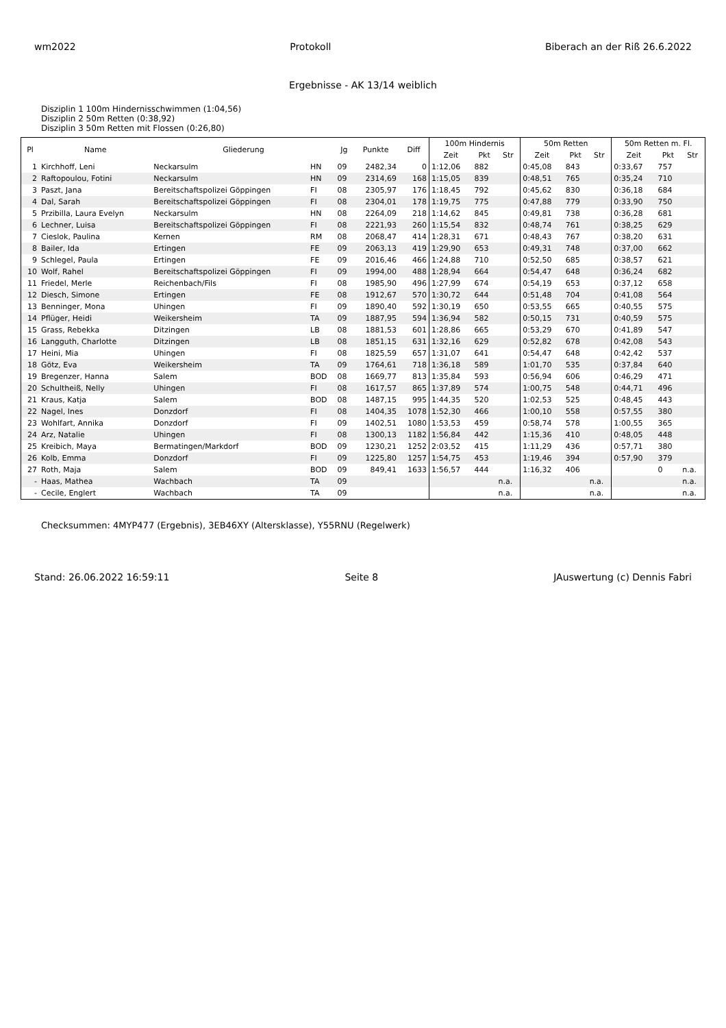wm2022 Protokoll Biberach an der Riß 26.6.2022
Ergebnisse - AK 13/14 weiblich
Disziplin 1 100m Hindernisschwimmen (1:04,56)
Disziplin 2 50m Retten (0:38,92)
Disziplin 3 50m Retten mit Flossen (0:26,80)
| Pl | Name | Gliederung | | Jg | Punkte | Diff | 100m Hindernis | | | 50m Retten | | | 50m Retten m. Fl. | | |
| --- | --- | --- | --- | --- | --- | --- | --- | --- | --- | --- | --- | --- | --- | --- | --- |
| | | | | | | | Zeit | Pkt | Str | Zeit | Pkt | Str | Zeit | Pkt | Str |
| 1 | Kirchhoff, Leni | Neckarsulm | HN | 09 | 2482,34 | 0 | 1:12,06 | 882 | | 0:45,08 | 843 | | 0:33,67 | 757 | |
| 2 | Raftopoulou, Fotini | Neckarsulm | HN | 09 | 2314,69 | 168 | 1:15,05 | 839 | | 0:48,51 | 765 | | 0:35,24 | 710 | |
| 3 | Paszt, Jana | Bereitschaftspolizei Göppingen | FI | 08 | 2305,97 | 176 | 1:18,45 | 792 | | 0:45,62 | 830 | | 0:36,18 | 684 | |
| 4 | Dal, Sarah | Bereitschaftspolizei Göppingen | FI | 08 | 2304,01 | 178 | 1:19,75 | 775 | | 0:47,88 | 779 | | 0:33,90 | 750 | |
| 5 | Przibilla, Laura Evelyn | Neckarsulm | HN | 08 | 2264,09 | 218 | 1:14,62 | 845 | | 0:49,81 | 738 | | 0:36,28 | 681 | |
| 6 | Lechner, Luisa | Bereitschaftspolizei Göppingen | FI | 08 | 2221,93 | 260 | 1:15,54 | 832 | | 0:48,74 | 761 | | 0:38,25 | 629 | |
| 7 | Cieslok, Paulina | Kernen | RM | 08 | 2068,47 | 414 | 1:28,31 | 671 | | 0:48,43 | 767 | | 0:38,20 | 631 | |
| 8 | Bailer, Ida | Ertingen | FE | 09 | 2063,13 | 419 | 1:29,90 | 653 | | 0:49,31 | 748 | | 0:37,00 | 662 | |
| 9 | Schlegel, Paula | Ertingen | FE | 09 | 2016,46 | 466 | 1:24,88 | 710 | | 0:52,50 | 685 | | 0:38,57 | 621 | |
| 10 | Wolf, Rahel | Bereitschaftspolizei Göppingen | FI | 09 | 1994,00 | 488 | 1:28,94 | 664 | | 0:54,47 | 648 | | 0:36,24 | 682 | |
| 11 | Friedel, Merle | Reichenbach/Fils | FI | 08 | 1985,90 | 496 | 1:27,99 | 674 | | 0:54,19 | 653 | | 0:37,12 | 658 | |
| 12 | Diesch, Simone | Ertingen | FE | 08 | 1912,67 | 570 | 1:30,72 | 644 | | 0:51,48 | 704 | | 0:41,08 | 564 | |
| 13 | Benninger, Mona | Uhingen | FI | 09 | 1890,40 | 592 | 1:30,19 | 650 | | 0:53,55 | 665 | | 0:40,55 | 575 | |
| 14 | Pflüger, Heidi | Weikersheim | TA | 09 | 1887,95 | 594 | 1:36,94 | 582 | | 0:50,15 | 731 | | 0:40,59 | 575 | |
| 15 | Grass, Rebekka | Ditzingen | LB | 08 | 1881,53 | 601 | 1:28,86 | 665 | | 0:53,29 | 670 | | 0:41,89 | 547 | |
| 16 | Langguth, Charlotte | Ditzingen | LB | 08 | 1851,15 | 631 | 1:32,16 | 629 | | 0:52,82 | 678 | | 0:42,08 | 543 | |
| 17 | Heini, Mia | Uhingen | FI | 08 | 1825,59 | 657 | 1:31,07 | 641 | | 0:54,47 | 648 | | 0:42,42 | 537 | |
| 18 | Götz, Eva | Weikersheim | TA | 09 | 1764,61 | 718 | 1:36,18 | 589 | | 1:01,70 | 535 | | 0:37,84 | 640 | |
| 19 | Bregenzer, Hanna | Salem | BOD | 08 | 1669,77 | 813 | 1:35,84 | 593 | | 0:56,94 | 606 | | 0:46,29 | 471 | |
| 20 | Schultheiß, Nelly | Uhingen | FI | 08 | 1617,57 | 865 | 1:37,89 | 574 | | 1:00,75 | 548 | | 0:44,71 | 496 | |
| 21 | Kraus, Katja | Salem | BOD | 08 | 1487,15 | 995 | 1:44,35 | 520 | | 1:02,53 | 525 | | 0:48,45 | 443 | |
| 22 | Nagel, Ines | Donzdorf | FI | 08 | 1404,35 | 1078 | 1:52,30 | 466 | | 1:00,10 | 558 | | 0:57,55 | 380 | |
| 23 | Wohlfart, Annika | Donzdorf | FI | 09 | 1402,51 | 1080 | 1:53,53 | 459 | | 0:58,74 | 578 | | 1:00,55 | 365 | |
| 24 | Arz, Natalie | Uhingen | FI | 08 | 1300,13 | 1182 | 1:56,84 | 442 | | 1:15,36 | 410 | | 0:48,05 | 448 | |
| 25 | Kreibich, Maya | Bermatingen/Markdorf | BOD | 09 | 1230,21 | 1252 | 2:03,52 | 415 | | 1:11,29 | 436 | | 0:57,71 | 380 | |
| 26 | Kolb, Emma | Donzdorf | FI | 09 | 1225,80 | 1257 | 1:54,75 | 453 | | 1:19,46 | 394 | | 0:57,90 | 379 | |
| 27 | Roth, Maja | Salem | BOD | 09 | 849,41 | 1633 | 1:56,57 | 444 | | 1:16,32 | 406 | | | 0 | n.a. |
| - | Haas, Mathea | Wachbach | TA | 09 | | | | | n.a. | | | n.a. | | | n.a. |
| - | Cecile, Englert | Wachbach | TA | 09 | | | | | n.a. | | | n.a. | | | n.a. |
Checksummen: 4MYP477 (Ergebnis), 3EB46XY (Altersklasse), Y55RNU (Regelwerk)
Stand: 26.06.2022 16:59:11 Seite 8 JAuswertung (c) Dennis Fabri